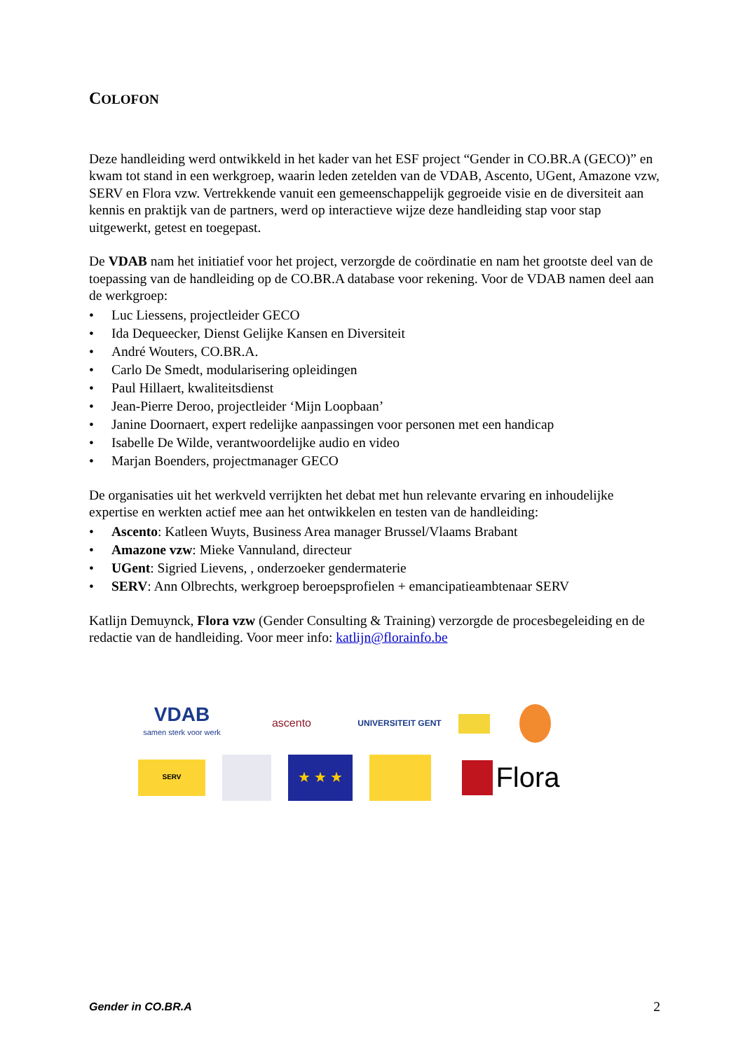COLOFON
Deze handleiding werd ontwikkeld in het kader van het ESF project “Gender in CO.BR.A (GECO)” en kwam tot stand in een werkgroep, waarin leden zetelden van de VDAB, Ascento, UGent, Amazone vzw, SERV en Flora vzw. Vertrekkende vanuit een gemeenschappelijk gegroeide visie en de diversiteit aan kennis en praktijk van de partners, werd op interactieve wijze deze handleiding stap voor stap uitgewerkt, getest en toegepast.
De VDAB nam het initiatief voor het project, verzorgde de coördinatie en nam het grootste deel van de toepassing van de handleiding op de CO.BR.A database voor rekening. Voor de VDAB namen deel aan de werkgroep:
• Luc Liessens, projectleider GECO
• Ida Dequeecker, Dienst Gelijke Kansen en Diversiteit
• André Wouters, CO.BR.A.
• Carlo De Smedt, modularisering opleidingen
• Paul Hillaert, kwaliteitsdienst
• Jean-Pierre Deroo, projectleider ‘Mijn Loopbaan’
• Janine Doornaert, expert redelijke aanpassingen voor personen met een handicap
• Isabelle De Wilde, verantwoordelijke audio en video
• Marjan Boenders, projectmanager GECO
De organisaties uit het werkveld verrijkten het debat met hun relevante ervaring en inhoudelijke expertise en werkten actief mee aan het ontwikkelen en testen van de handleiding:
• Ascento: Katleen Wuyts, Business Area manager Brussel/Vlaams Brabant
• Amazone vzw: Mieke Vannuland, directeur
• UGent: Sigried Lievens, , onderzoeker gendermaterie
• SERV: Ann Olbrechts, werkgroep beroepsprofielen + emancipatieambtenaar SERV
Katlijn Demuynck, Flora vzw (Gender Consulting & Training) verzorgde de procesbegeleiding en de redactie van de handleiding. Voor meer info: katlijn@florainfo.be
VDAB
samen sterk voor werk
ascento
UNIVERSITEIT GENT
SERV
★ ★ ★
Flora
Gender in CO.BR.A 2